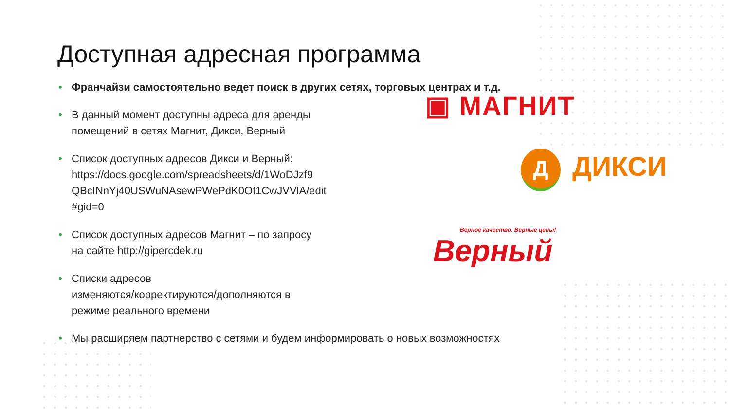Доступная адресная программа
• Франчайзи самостоятельно ведет поиск в других сетях, торговых центрах и т.д.
• В данный момент доступны адреса для аренды
помещений в сетях Магнит, Дикси, Верный
• Список доступных адресов Дикси и Верный:
https://docs.google.com/spreadsheets/d/1WoDJzf9
QBcINnYj40USWuNAsewPWePdK0Of1CwJVVlA/edit
#gid=0
• Список доступных адресов Магнит – по запросу
на сайте http://gipercdek.ru
• Списки адресов
изменяются/корректируются/дополняются в
режиме реального времени
• Мы расширяем партнерство с сетями и будем информировать о новых возможностях
▣ МАГНИТ
Д ДИКСИ
Верное качество. Верные цены!
Верный